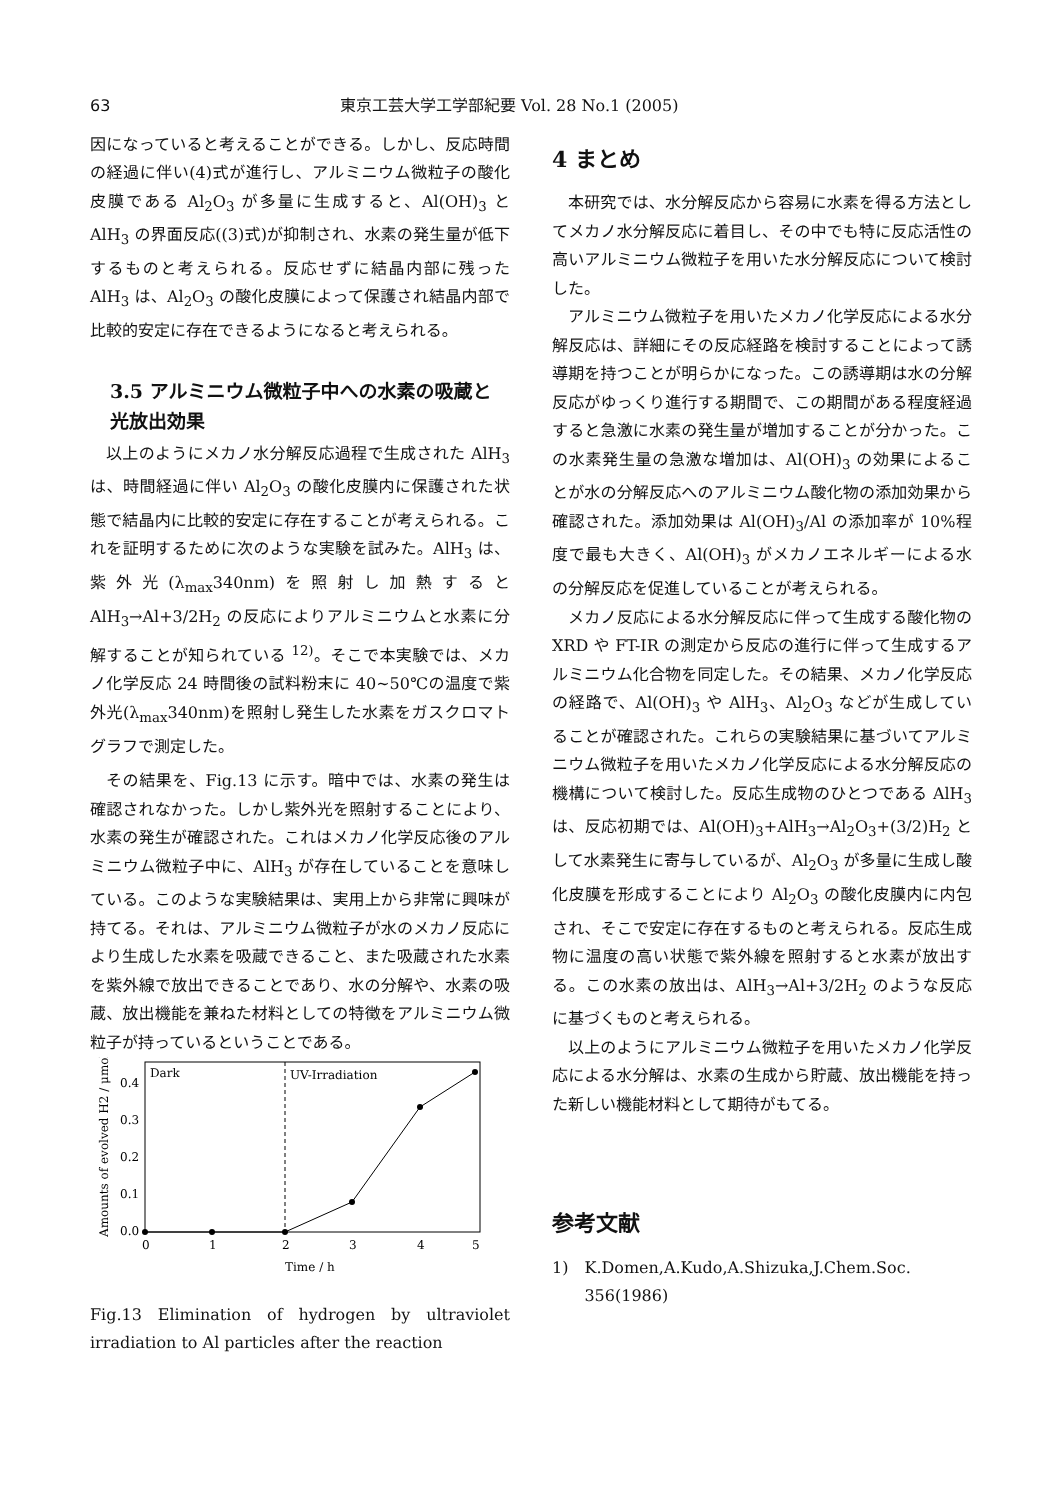63 東京工芸大学工学部紀要 Vol. 28 No.1 (2005)
因になっていると考えることができる。しかし、反応時間の経過に伴い(4)式が進行し、アルミニウム微粒子の酸化皮膜である Al<sub>2</sub>O<sub>3</sub> が多量に生成すると、Al(OH)<sub>3</sub> と AlH<sub>3</sub> の界面反応((3)式)が抑制され、水素の発生量が低下するものと考えられる。反応せずに結晶内部に残った AlH<sub>3</sub> は、Al<sub>2</sub>O<sub>3</sub> の酸化皮膜によって保護され結晶内部で比較的安定に存在できるようになると考えられる。
3.5 アルミニウム微粒子中への水素の吸蔵と光放出効果
以上のようにメカノ水分解反応過程で生成された AlH<sub>3</sub> は、時間経過に伴い Al<sub>2</sub>O<sub>3</sub> の酸化皮膜内に保護された状態で結晶内に比較的安定に存在することが考えられる。これを証明するために次のような実験を試みた。AlH<sub>3</sub> は、紫外光(λ<sub>max</sub>340nm)を照射し加熱すると AlH<sub>3</sub>→Al+3/2H<sub>2</sub> の反応によりアルミニウムと水素に分解することが知られている <sup>12)</sup>。そこで本実験では、メカノ化学反応 24 時間後の試料粉末に 40~50℃の温度で紫外光(λ<sub>max</sub>340nm)を照射し発生した水素をガスクロマトグラフで測定した。
その結果を、Fig.13 に示す。暗中では、水素の発生は確認されなかった。しかし紫外光を照射することにより、水素の発生が確認された。これはメカノ化学反応後のアルミニウム微粒子中に、AlH<sub>3</sub> が存在していることを意味している。このような実験結果は、実用上から非常に興味が持てる。それは、アルミニウム微粒子が水のメカノ反応により生成した水素を吸蔵できること、また吸蔵された水素を紫外線で放出できることであり、水の分解や、水素の吸蔵、放出機能を兼ねた材料としての特徴をアルミニウム微粒子が持っているということである。
Dark
UV-Irradiation
0.0
0.1
0.2
0.3
0.4
0
1
2
3
4
5
Time / h
Amounts of evolved H2 / μmol
Fig.13 Elimination of hydrogen by ultraviolet irradiation to Al particles after the reaction
4 まとめ
本研究では、水分解反応から容易に水素を得る方法としてメカノ水分解反応に着目し、その中でも特に反応活性の高いアルミニウム微粒子を用いた水分解反応について検討した。
アルミニウム微粒子を用いたメカノ化学反応による水分解反応は、詳細にその反応経路を検討することによって誘導期を持つことが明らかになった。この誘導期は水の分解反応がゆっくり進行する期間で、この期間がある程度経過すると急激に水素の発生量が増加することが分かった。この水素発生量の急激な増加は、Al(OH)<sub>3</sub> の効果によることが水の分解反応へのアルミニウム酸化物の添加効果から確認された。添加効果は Al(OH)<sub>3</sub>/Al の添加率が 10%程度で最も大きく、Al(OH)<sub>3</sub> がメカノエネルギーによる水の分解反応を促進していることが考えられる。
メカノ反応による水分解反応に伴って生成する酸化物の XRD や FT-IR の測定から反応の進行に伴って生成するアルミニウム化合物を同定した。その結果、メカノ化学反応の経路で、Al(OH)<sub>3</sub> や AlH<sub>3</sub>、Al<sub>2</sub>O<sub>3</sub> などが生成していることが確認された。これらの実験結果に基づいてアルミニウム微粒子を用いたメカノ化学反応による水分解反応の機構について検討した。反応生成物のひとつである AlH<sub>3</sub> は、反応初期では、Al(OH)<sub>3</sub>+AlH<sub>3</sub>→Al<sub>2</sub>O<sub>3</sub>+(3/2)H<sub>2</sub> として水素発生に寄与しているが、Al<sub>2</sub>O<sub>3</sub> が多量に生成し酸化皮膜を形成することにより Al<sub>2</sub>O<sub>3</sub> の酸化皮膜内に内包され、そこで安定に存在するものと考えられる。反応生成物に温度の高い状態で紫外線を照射すると水素が放出する。この水素の放出は、AlH<sub>3</sub>→Al+3/2H<sub>2</sub> のような反応に基づくものと考えられる。
以上のようにアルミニウム微粒子を用いたメカノ化学反応による水分解は、水素の生成から貯蔵、放出機能を持った新しい機能材料として期待がもてる。
参考文献
1) K.Domen,A.Kudo,A.Shizuka,J.Chem.Soc.
356(1986)